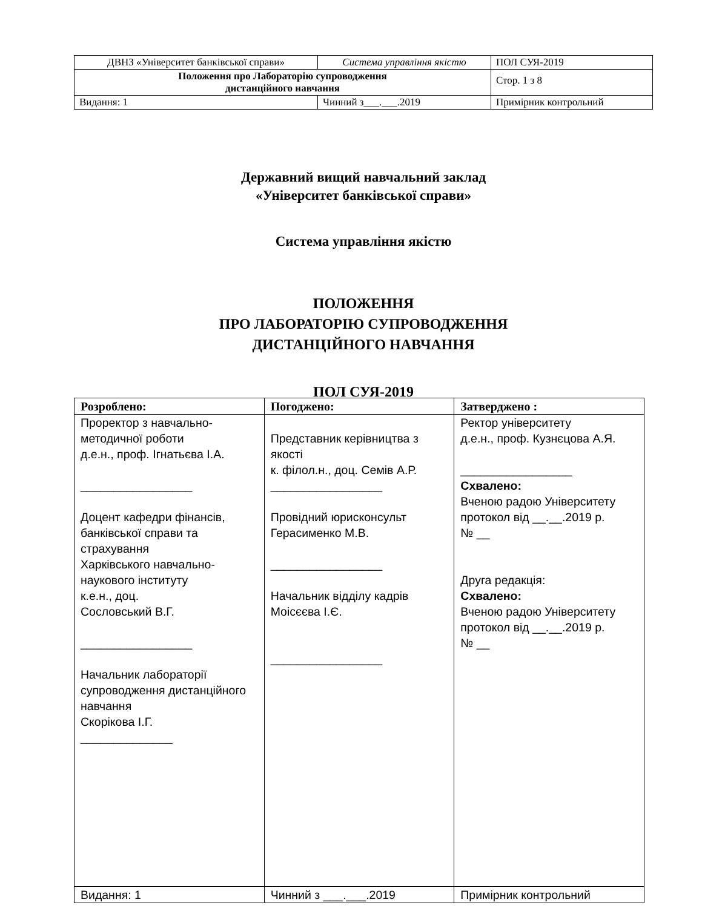| ДВНЗ «Університет банківської справи» | Система управління якістю | ПОЛ СУЯ-2019 |
| Положення про Лабораторію супроводження дистанційного навчання | | Стор. 1 з 8 |
| Видання: 1 | Чинний з___.___.2019 | Примірник контрольний |
Державний вищий навчальний заклад
«Університет банківської справи»
Система управління якістю
ПОЛОЖЕННЯ
ПРО ЛАБОРАТОРІЮ СУПРОВОДЖЕННЯ
ДИСТАНЦІЙНОГО НАВЧАННЯ
ПОЛ СУЯ-2019
| Розроблено: | Погоджено: | Затверджено : |
| --- | --- | --- |
| Проректор з навчально-методичної роботи д.е.н., проф. Ігнатьєва І.А. _________________ Доцент кафедри фінансів, банківської справи та страхування Харківського навчально-наукового інституту к.е.н., доц. Сословський В.Г. _________________ Начальник лабораторії супроводження дистанційного навчання Скорікова І.Г. ______________ | Представник керівництва з якості к. філол.н., доц. Семів А.Р. _________________ Провідний юрисконсульт Герасименко М.В. _________________ Начальник відділу кадрів Моісєєва І.Є. _________________ | Ректор університету д.е.н., проф. Кузнєцова А.Я. _________________ Схвалено: Вченою радою Університету протокол від __.__.2019 р. № __ Друга редакція: Схвалено: Вченою радою Університету протокол від __.__.2019 р. № __ |
| Видання: 1 | Чинний з ___.___.2019 | Примірник контрольний |